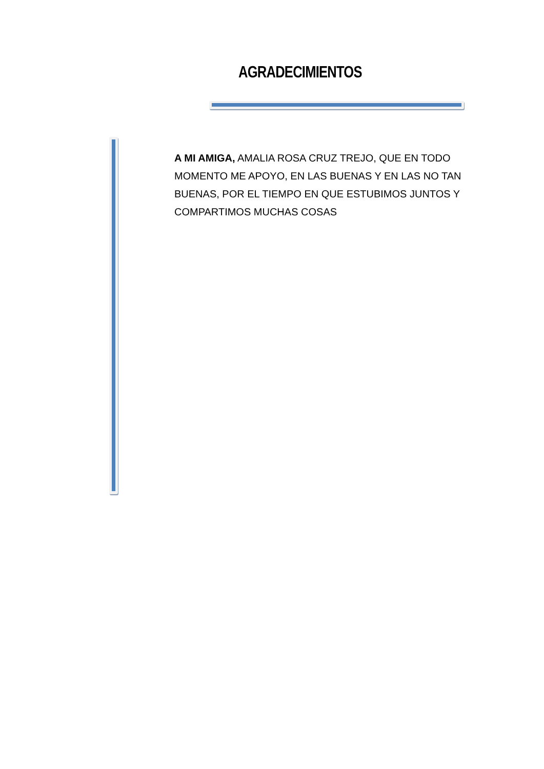AGRADECIMIENTOS
A MI AMIGA, AMALIA ROSA CRUZ TREJO, QUE EN TODO MOMENTO ME APOYO, EN LAS BUENAS Y EN LAS NO TAN BUENAS, POR EL TIEMPO EN QUE ESTUBIMOS JUNTOS Y COMPARTIMOS MUCHAS COSAS